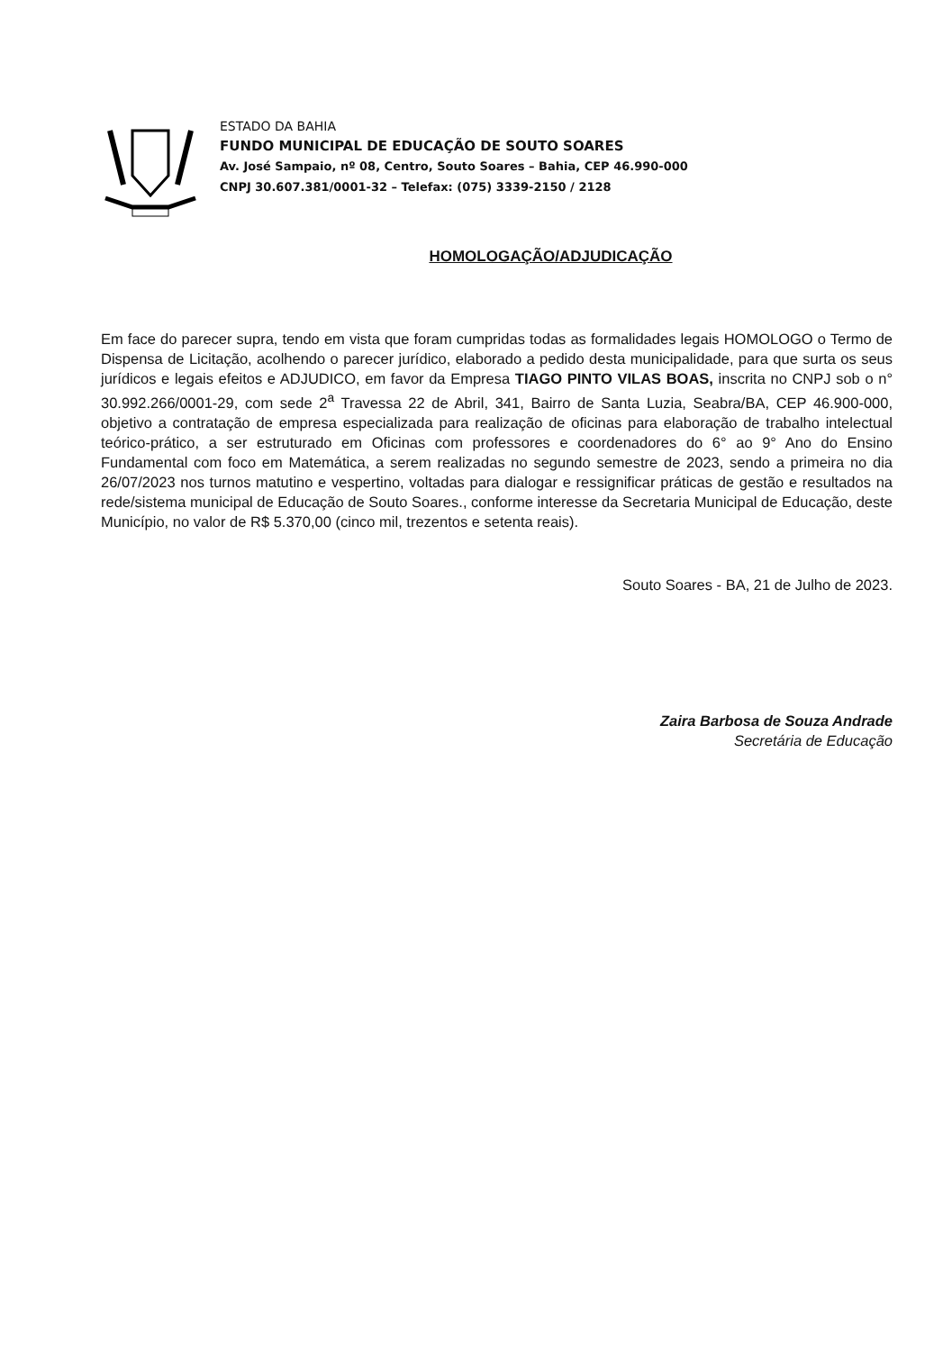ESTADO DA BAHIA
FUNDO MUNICIPAL DE EDUCAÇÃO DE SOUTO SOARES
Av. José Sampaio, nº 08, Centro, Souto Soares – Bahia, CEP 46.990-000
CNPJ 30.607.381/0001-32 – Telefax: (075) 3339-2150 / 2128
HOMOLOGAÇÃO/ADJUDICAÇÃO
Em face do parecer supra, tendo em vista que foram cumpridas todas as formalidades legais HOMOLOGO o Termo de Dispensa de Licitação, acolhendo o parecer jurídico, elaborado a pedido desta municipalidade, para que surta os seus jurídicos e legais efeitos e ADJUDICO, em favor da Empresa TIAGO PINTO VILAS BOAS, inscrita no CNPJ sob o n° 30.992.266/0001-29, com sede 2<sup>a</sup> Travessa 22 de Abril, 341, Bairro de Santa Luzia, Seabra/BA, CEP 46.900-000, objetivo a contratação de empresa especializada para realização de oficinas para elaboração de trabalho intelectual teórico-prático, a ser estruturado em Oficinas com professores e coordenadores do 6° ao 9° Ano do Ensino Fundamental com foco em Matemática, a serem realizadas no segundo semestre de 2023, sendo a primeira no dia 26/07/2023 nos turnos matutino e vespertino, voltadas para dialogar e ressignificar práticas de gestão e resultados na rede/sistema municipal de Educação de Souto Soares., conforme interesse da Secretaria Municipal de Educação, deste Município, no valor de R$ 5.370,00 (cinco mil, trezentos e setenta reais).
Souto Soares - BA, 21 de Julho de 2023.
Zaira Barbosa de Souza Andrade
Secretária de Educação